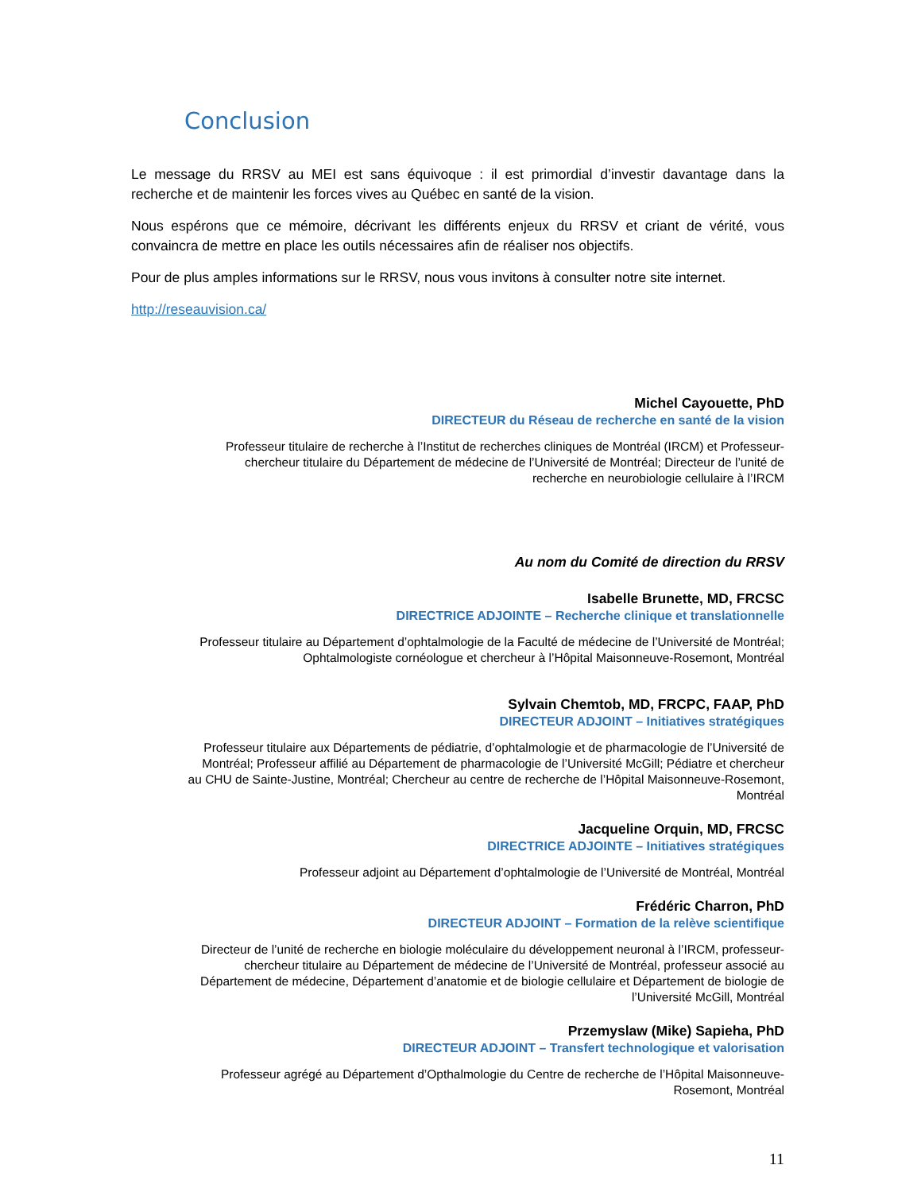Conclusion
Le message du RRSV au MEI est sans équivoque : il est primordial d’investir davantage dans la recherche et de maintenir les forces vives au Québec en santé de la vision.
Nous espérons que ce mémoire, décrivant les différents enjeux du RRSV et criant de vérité, vous convaincra de mettre en place les outils nécessaires afin de réaliser nos objectifs.
Pour de plus amples informations sur le RRSV, nous vous invitons à consulter notre site internet.
http://reseauvision.ca/
Michel Cayouette, PhD
DIRECTEUR du Réseau de recherche en santé de la vision
Professeur titulaire de recherche à l’Institut de recherches cliniques de Montréal (IRCM) et Professeur-
chercheur titulaire du Département de médecine de l’Université de Montréal; Directeur de l’unité de
recherche en neurobiologie cellulaire à l’IRCM
Au nom du Comité de direction du RRSV
Isabelle Brunette, MD, FRCSC
DIRECTRICE ADJOINTE – Recherche clinique et translationnelle
Professeur titulaire au Département d’ophtalmologie de la Faculté de médecine de l’Université de Montréal;
Ophtalmologiste cornéologue et chercheur à l’Hôpital Maisonneuve-Rosemont, Montréal
Sylvain Chemtob, MD, FRCPC, FAAP, PhD
DIRECTEUR ADJOINT – Initiatives stratégiques
Professeur titulaire aux Départements de pédiatrie, d’ophtalmologie et de pharmacologie de l’Université de
Montréal; Professeur affilié au Département de pharmacologie de l’Université McGill; Pédiatre et chercheur
au CHU de Sainte-Justine, Montréal; Chercheur au centre de recherche de l’Hôpital Maisonneuve-Rosemont,
Montréal
Jacqueline Orquin, MD, FRCSC
DIRECTRICE ADJOINTE – Initiatives stratégiques
Professeur adjoint au Département d’ophtalmologie de l’Université de Montréal, Montréal
Frédéric Charron, PhD
DIRECTEUR ADJOINT – Formation de la relève scientifique
Directeur de l’unité de recherche en biologie moléculaire du développement neuronal à l’IRCM, professeur-
chercheur titulaire au Département de médecine de l’Université de Montréal, professeur associé au
Département de médecine, Département d’anatomie et de biologie cellulaire et Département de biologie de
l’Université McGill, Montréal
Przemyslaw (Mike) Sapieha, PhD
DIRECTEUR ADJOINT – Transfert technologique et valorisation
Professeur agrégé au Département d’Opthalmologie du Centre de recherche de l’Hôpital Maisonneuve-
Rosemont, Montréal
11